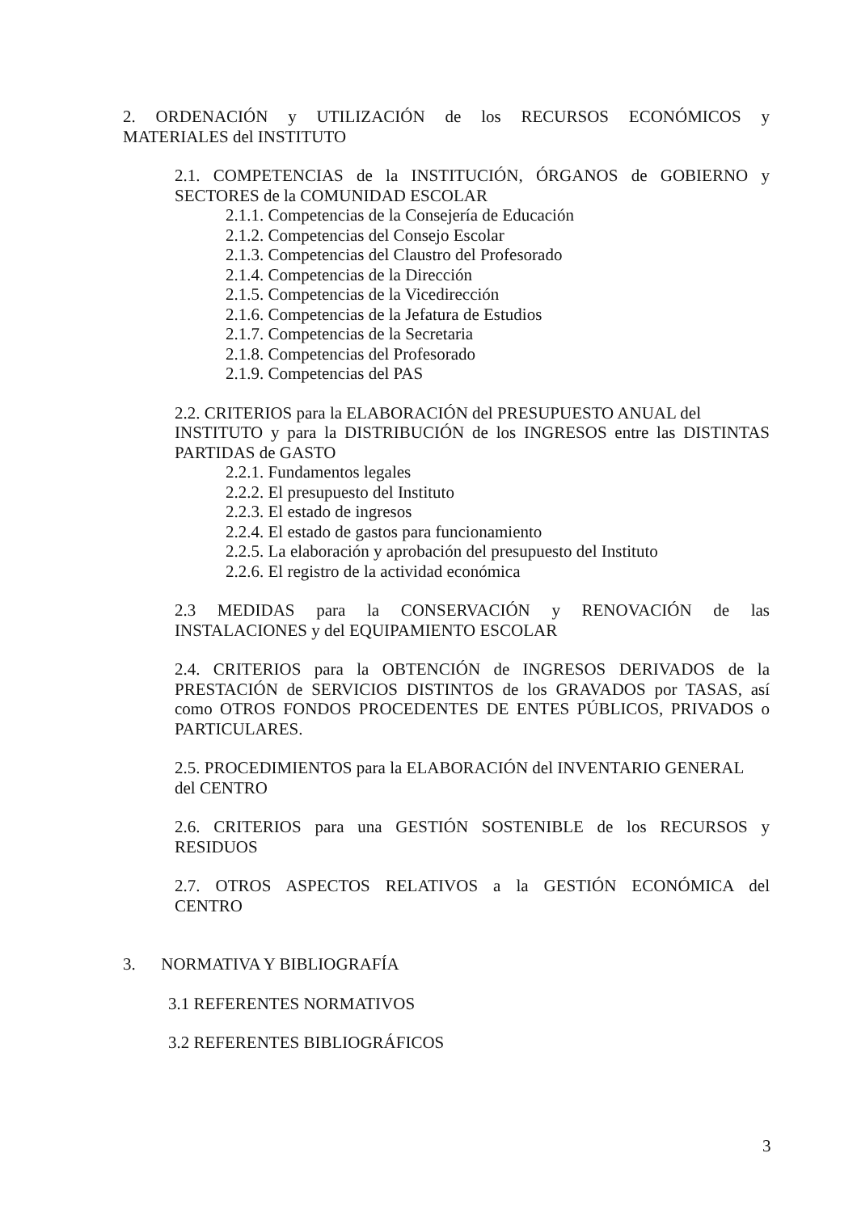2. ORDENACIÓN y UTILIZACIÓN de los RECURSOS ECONÓMICOS y
MATERIALES del INSTITUTO
2.1. COMPETENCIAS de la INSTITUCIÓN, ÓRGANOS de GOBIERNO y
SECTORES de la COMUNIDAD ESCOLAR
2.1.1. Competencias de la Consejería de Educación
2.1.2. Competencias del Consejo Escolar
2.1.3. Competencias del Claustro del Profesorado
2.1.4. Competencias de la Dirección
2.1.5. Competencias de la Vicedirección
2.1.6. Competencias de la Jefatura de Estudios
2.1.7. Competencias de la Secretaria
2.1.8. Competencias del Profesorado
2.1.9. Competencias del PAS
2.2. CRITERIOS para la ELABORACIÓN del PRESUPUESTO ANUAL del
INSTITUTO y para la DISTRIBUCIÓN de los INGRESOS entre las DISTINTAS
PARTIDAS de GASTO
2.2.1. Fundamentos legales
2.2.2. El presupuesto del Instituto
2.2.3. El estado de ingresos
2.2.4. El estado de gastos para funcionamiento
2.2.5. La elaboración y aprobación del presupuesto del Instituto
2.2.6. El registro de la actividad económica
2.3 MEDIDAS para la CONSERVACIÓN y RENOVACIÓN de las
INSTALACIONES y del EQUIPAMIENTO ESCOLAR
2.4. CRITERIOS para la OBTENCIÓN de INGRESOS DERIVADOS de la
PRESTACIÓN de SERVICIOS DISTINTOS de los GRAVADOS por TASAS, así
como OTROS FONDOS PROCEDENTES DE ENTES PÚBLICOS, PRIVADOS o
PARTICULARES.
2.5. PROCEDIMIENTOS para la ELABORACIÓN del INVENTARIO GENERAL
del CENTRO
2.6. CRITERIOS para una GESTIÓN SOSTENIBLE de los RECURSOS y
RESIDUOS
2.7. OTROS ASPECTOS RELATIVOS a la GESTIÓN ECONÓMICA del
CENTRO
3. NORMATIVA Y BIBLIOGRAFÍA
3.1 REFERENTES NORMATIVOS
3.2 REFERENTES BIBLIOGRÁFICOS
3